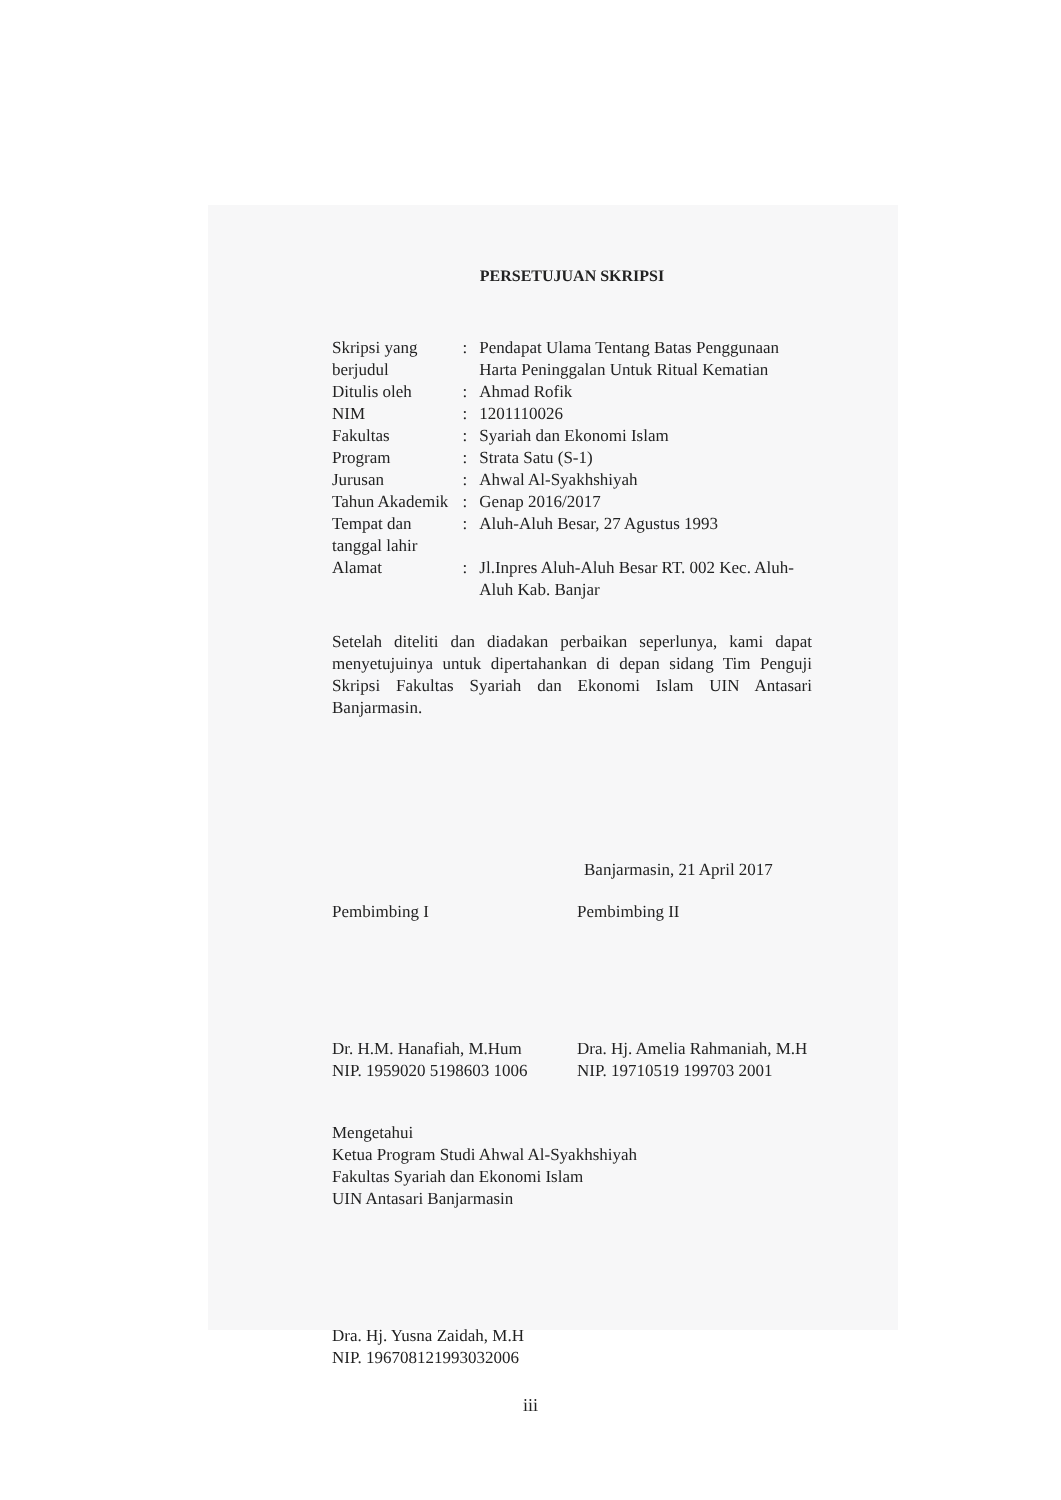PERSETUJUAN SKRIPSI
| Skripsi yang berjudul | : | Pendapat Ulama Tentang Batas Penggunaan Harta Peninggalan Untuk Ritual Kematian |
| Ditulis oleh | : | Ahmad Rofik |
| NIM | : | 1201110026 |
| Fakultas | : | Syariah dan Ekonomi Islam |
| Program | : | Strata Satu (S-1) |
| Jurusan | : | Ahwal Al-Syakhshiyah |
| Tahun Akademik | : | Genap 2016/2017 |
| Tempat dan tanggal lahir | : | Aluh-Aluh Besar, 27 Agustus 1993 |
| Alamat | : | Jl.Inpres Aluh-Aluh Besar RT. 002 Kec. Aluh-Aluh Kab. Banjar |
Setelah diteliti dan diadakan perbaikan seperlunya, kami dapat menyetujuinya untuk dipertahankan di depan sidang Tim Penguji Skripsi Fakultas Syariah dan Ekonomi Islam UIN Antasari Banjarmasin.
Banjarmasin, 21 April 2017
Pembimbing I
Dr. H.M. Hanafiah, M.Hum
NIP. 1959020 5198603 1006
Pembimbing II
Dra. Hj. Amelia Rahmaniah, M.H
NIP. 19710519 199703 2001
Mengetahui
Ketua Program Studi Ahwal Al-Syakhshiyah
Fakultas Syariah dan Ekonomi Islam
UIN Antasari Banjarmasin
Dra. Hj. Yusna Zaidah, M.H
NIP. 196708121993032006
iii